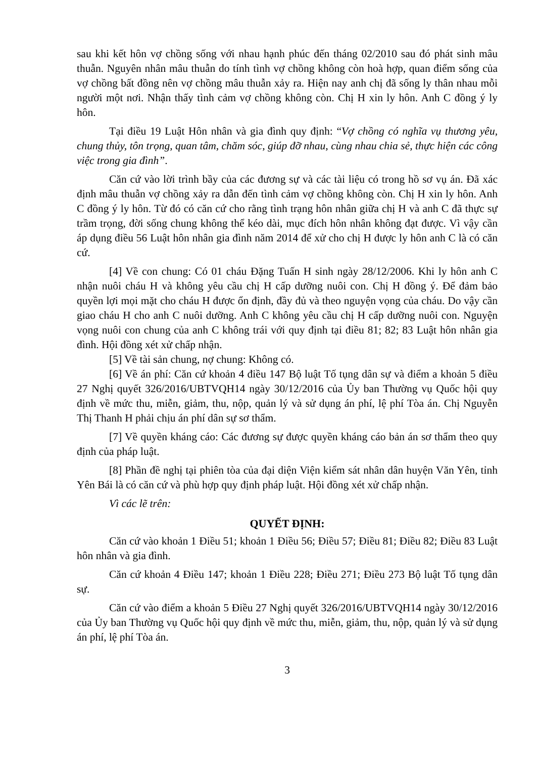sau khi kết hôn vợ chồng sống với nhau hạnh phúc đến tháng 02/2010 sau đó phát sinh mâu thuẫn. Nguyên nhân mâu thuẫn do tính tình vợ chồng không còn hoà hợp, quan điểm sống của vợ chồng bất đồng nên vợ chồng mâu thuẫn xảy ra. Hiện nay anh chị đã sống ly thân nhau mỗi người một nơi. Nhận thấy tình cảm vợ chồng không còn. Chị H xin ly hôn. Anh C đồng ý ly hôn.
Tại điều 19 Luật Hôn nhân và gia đình quy định: “Vợ chồng có nghĩa vụ thương yêu, chung thủy, tôn trọng, quan tâm, chăm sóc, giúp đỡ nhau, cùng nhau chia sẻ, thực hiện các công việc trong gia đình”.
Căn cứ vào lời trình bầy của các đương sự và các tài liệu có trong hồ sơ vụ án. Đã xác định mâu thuẫn vợ chồng xảy ra dẫn đến tình cảm vợ chồng không còn. Chị H xin ly hôn. Anh C đồng ý ly hôn. Từ đó có căn cứ cho rằng tình trạng hôn nhân giữa chị H và anh C đã thực sự trầm trọng, đời sống chung không thể kéo dài, mục đích hôn nhân không đạt được. Vì vậy cần áp dụng điều 56 Luật hôn nhân gia đình năm 2014 để xử cho chị H được ly hôn anh C là có căn cứ.
[4] Về con chung: Có 01 cháu Đặng Tuấn H sinh ngày 28/12/2006. Khi ly hôn anh C nhận nuôi cháu H và không yêu cầu chị H cấp dưỡng nuôi con. Chị H đồng ý. Để đảm bảo quyền lợi mọi mặt cho cháu H được ổn định, đầy đủ và theo nguyện vọng của cháu. Do vậy cần giao cháu H cho anh C nuôi dưỡng. Anh C không yêu cầu chị H cấp dưỡng nuôi con. Nguyện vọng nuôi con chung của anh C không trái với quy định tại điều 81; 82; 83 Luật hôn nhân gia đình. Hội đồng xét xử chấp nhận.
[5] Về tài sản chung, nợ chung: Không có.
[6] Về án phí: Căn cứ khoản 4 điều 147 Bộ luật Tố tụng dân sự và điểm a khoản 5 điều 27 Nghị quyết 326/2016/UBTVQH14 ngày 30/12/2016 của Ủy ban Thường vụ Quốc hội quy định về mức thu, miễn, giảm, thu, nộp, quản lý và sử dụng án phí, lệ phí Tòa án. Chị Nguyễn Thị Thanh H phải chịu án phí dân sự sơ thẩm.
[7] Về quyền kháng cáo: Các đương sự được quyền kháng cáo bản án sơ thẩm theo quy định của pháp luật.
[8] Phần đề nghị tại phiên tòa của đại diện Viện kiểm sát nhân dân huyện Văn Yên, tỉnh Yên Bái là có căn cứ và phù hợp quy định pháp luật. Hội đồng xét xử chấp nhận.
Vì các lẽ trên:
QUYẾT ĐỊNH:
Căn cứ vào khoản 1 Điều 51; khoản 1 Điều 56; Điều 57; Điều 81; Điều 82; Điều 83 Luật hôn nhân và gia đình.
Căn cứ khoản 4 Điều 147; khoản 1 Điều 228; Điều 271; Điều 273 Bộ luật Tố tụng dân sự.
Căn cứ vào điểm a khoản 5 Điều 27 Nghị quyết 326/2016/UBTVQH14 ngày 30/12/2016 của Ủy ban Thường vụ Quốc hội quy định về mức thu, miễn, giảm, thu, nộp, quản lý và sử dụng án phí, lệ phí Tòa án.
3